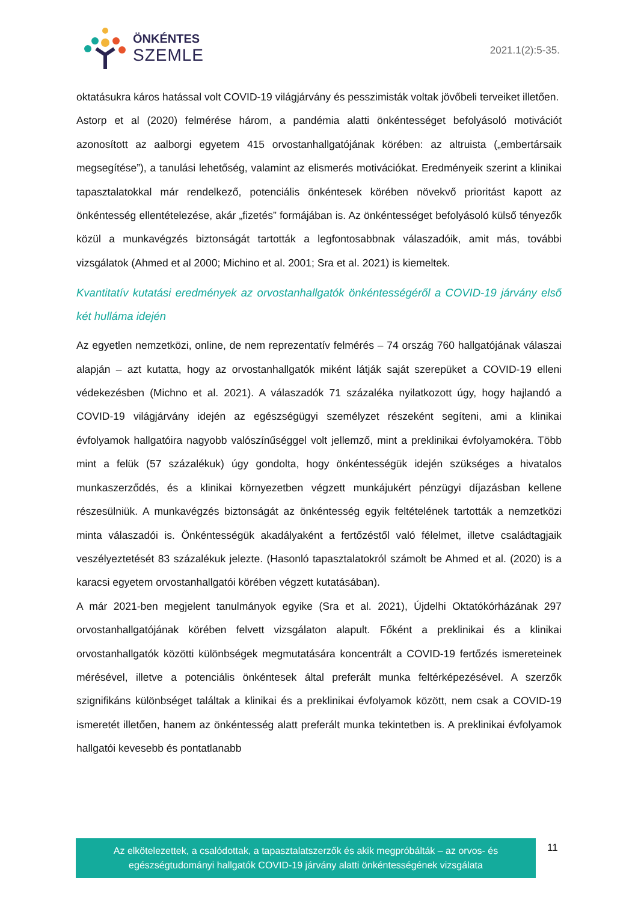ÖNKÉNTES
SZEMLE
2021.1(2):5-35.
oktatásukra káros hatással volt COVID-19 világjárvány és pesszimisták voltak jövőbeli terveiket illetően.
Astorp et al (2020) felmérése három, a pandémia alatti önkéntességet befolyásoló motivációt azonosított az aalborgi egyetem 415 orvostanhallgatójának körében: az altruista („embertársaik megsegítése”), a tanulási lehetőség, valamint az elismerés motivációkat. Eredményeik szerint a klinikai tapasztalatokkal már rendelkező, potenciális önkéntesek körében növekvő prioritást kapott az önkéntesség ellentételezése, akár „fizetés” formájában is. Az önkéntességet befolyásoló külső tényezők közül a munkavégzés biztonságát tartották a legfontosabbnak válaszadóik, amit más, további vizsgálatok (Ahmed et al 2000; Michino et al. 2001; Sra et al. 2021) is kiemeltek.
Kvantitatív kutatási eredmények az orvostanhallgatók önkéntességéről a COVID-19 járvány első két hulláma idején
Az egyetlen nemzetközi, online, de nem reprezentatív felmérés – 74 ország 760 hallgatójának válaszai alapján – azt kutatta, hogy az orvostanhallgatók miként látják saját szerepüket a COVID-19 elleni védekezésben (Michno et al. 2021). A válaszadók 71 százaléka nyilatkozott úgy, hogy hajlandó a COVID-19 világjárvány idején az egészségügyi személyzet részeként segíteni, ami a klinikai évfolyamok hallgatóira nagyobb valószínűséggel volt jellemző, mint a preklinikai évfolyamokéra. Több mint a felük (57 százalékuk) úgy gondolta, hogy önkéntességük idején szükséges a hivatalos munkaszerződés, és a klinikai környezetben végzett munkájukért pénzügyi díjazásban kellene részesülniük. A munkavégzés biztonságát az önkéntesség egyik feltételének tartották a nemzetközi minta válaszadói is. Önkéntességük akadályaként a fertőzéstől való félelmet, illetve családtagjaik veszélyeztetését 83 százalékuk jelezte. (Hasonló tapasztalatokról számolt be Ahmed et al. (2020) is a karacsi egyetem orvostanhallgatói körében végzett kutatásában).
A már 2021-ben megjelent tanulmányok egyike (Sra et al. 2021), Újdelhi Oktatókórházának 297 orvostanhallgatójának körében felvett vizsgálaton alapult. Főként a preklinikai és a klinikai orvostanhallgatók közötti különbségek megmutatására koncentrált a COVID-19 fertőzés ismereteinek mérésével, illetve a potenciális önkéntesek által preferált munka feltérképezésével. A szerzők szignifikáns különbséget találtak a klinikai és a preklinikai évfolyamok között, nem csak a COVID-19 ismeretét illetően, hanem az önkéntesség alatt preferált munka tekintetben is. A preklinikai évfolyamok hallgatói kevesebb és pontatlanabb
Az elkötelezettek, a csalódottak, a tapasztalatszerzők és akik megpróbálták – az orvos- és
egészségtudományi hallgatók COVID-19 járvány alatti önkéntességének vizsgálata
11